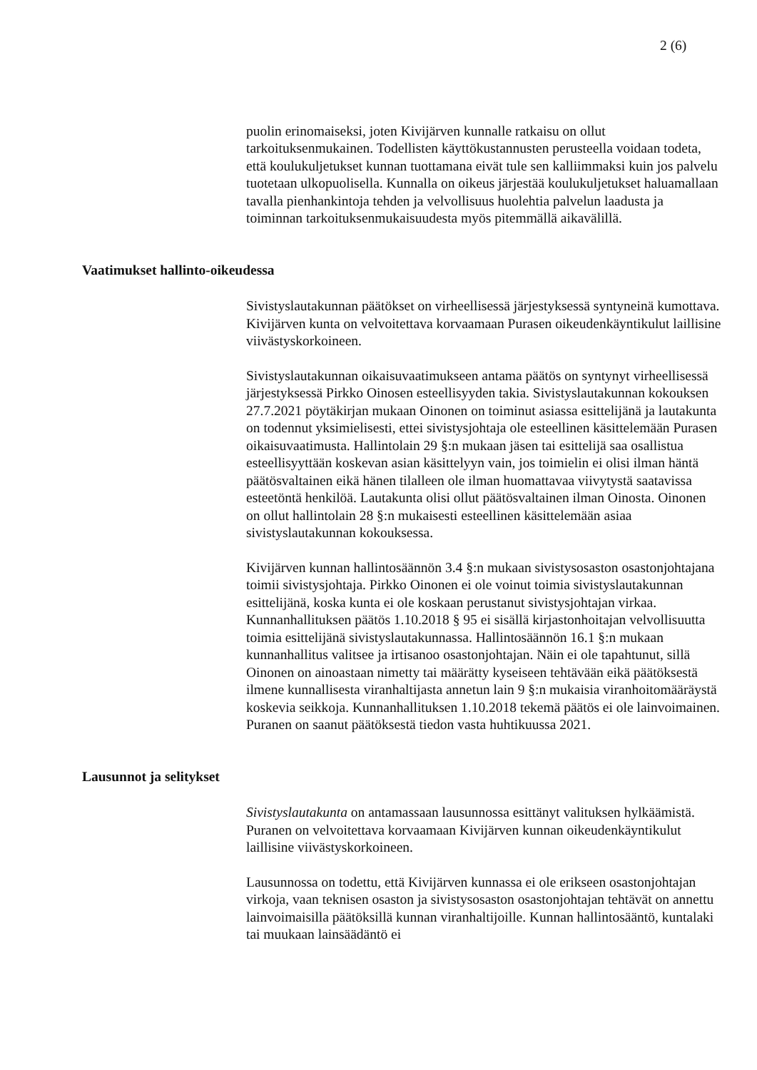2 (6)
puolin erinomaiseksi, joten Kivijärven kunnalle ratkaisu on ollut tarkoituksenmukainen. Todellisten käyttökustannusten perusteella voidaan todeta, että koulukuljetukset kunnan tuottamana eivät tule sen kalliimmaksi kuin jos palvelu tuotetaan ulkopuolisella. Kunnalla on oikeus järjestää koulukuljetukset haluamallaan tavalla pienhankintoja tehden ja velvollisuus huolehtia palvelun laadusta ja toiminnan tarkoituksenmukaisuudesta myös pitemmällä aikavälillä.
Vaatimukset hallinto-oikeudessa
Sivistyslautakunnan päätökset on virheellisessä järjestyksessä syntyneinä kumottava. Kivijärven kunta on velvoitettava korvaamaan Purasen oikeudenkäyntikulut laillisine viivästyskorkoineen.
Sivistyslautakunnan oikaisuvaatimukseen antama päätös on syntynyt virheellisessä järjestyksessä Pirkko Oinosen esteellisyyden takia. Sivistyslautakunnan kokouksen 27.7.2021 pöytäkirjan mukaan Oinonen on toiminut asiassa esittelijänä ja lautakunta on todennut yksimielisesti, ettei sivistysjohtaja ole esteellinen käsittelemään Purasen oikaisuvaatimusta. Hallintolain 29 §:n mukaan jäsen tai esittelijä saa osallistua esteellisyyttään koskevan asian käsittelyyn vain, jos toimielin ei olisi ilman häntä päätösvaltainen eikä hänen tilalleen ole ilman huomattavaa viivytystä saatavissa esteetöntä henkilöä. Lautakunta olisi ollut päätösvaltainen ilman Oinosta. Oinonen on ollut hallintolain 28 §:n mukaisesti esteellinen käsittelemään asiaa sivistyslautakunnan kokouksessa.
Kivijärven kunnan hallintosäännön 3.4 §:n mukaan sivistysosaston osastonjohtajana toimii sivistysjohtaja. Pirkko Oinonen ei ole voinut toimia sivistyslautakunnan esittelijänä, koska kunta ei ole koskaan perustanut sivistysjohtajan virkaa. Kunnanhallituksen päätös 1.10.2018 § 95 ei sisällä kirjastonhoitajan velvollisuutta toimia esittelijänä sivistyslautakunnassa. Hallintosäännön 16.1 §:n mukaan kunnanhallitus valitsee ja irtisanoo osastonjohtajan. Näin ei ole tapahtunut, sillä Oinonen on ainoastaan nimetty tai määrätty kyseiseen tehtävään eikä päätöksestä ilmene kunnallisesta viranhaltijasta annetun lain 9 §:n mukaisia viranhoitomääräystä koskevia seikkoja. Kunnanhallituksen 1.10.2018 tekemä päätös ei ole lainvoimainen. Puranen on saanut päätöksestä tiedon vasta huhtikuussa 2021.
Lausunnot ja selitykset
Sivistyslautakunta on antamassaan lausunnossa esittänyt valituksen hylkäämistä. Puranen on velvoitettava korvaamaan Kivijärven kunnan oikeudenkäyntikulut laillisine viivästyskorkoineen.
Lausunnossa on todettu, että Kivijärven kunnassa ei ole erikseen osastonjohtajan virkoja, vaan teknisen osaston ja sivistysosaston osastonjohtajan tehtävät on annettu lainvoimaisilla päätöksillä kunnan viranhaltijoille. Kunnan hallintosääntö, kuntalaki tai muukaan lainsäädäntö ei